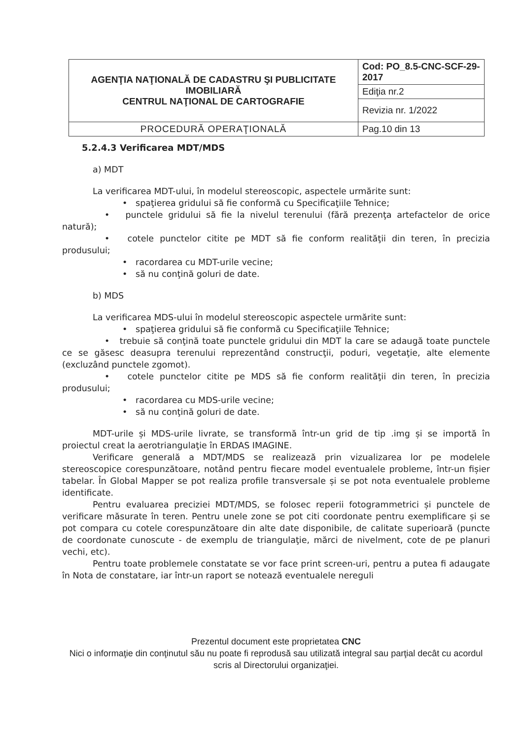| AGENŢIA NAŢIONALĂ DE CADASTRU ŞI PUBLICITATE IMOBILIARĂ CENTRUL NAŢIONAL DE CARTOGRAFIE | Cod: PO_8.5-CNC-SCF-29-2017 |
| | Ediţia nr.2 |
| | Revizia nr. 1/2022 |
| PROCEDURĂ OPERAŢIONALĂ | Pag.10 din 13 |
5.2.4.3 Verificarea MDT/MDS
a) MDT
La verificarea MDT-ului, în modelul stereoscopic, aspectele urmărite sunt:
• spaţierea gridului să fie conformă cu Specificaţiile Tehnice;
• punctele gridului să fie la nivelul terenului (fără prezenţa artefactelor de orice natură);
• cotele punctelor citite pe MDT să fie conform realităţii din teren, în precizia produsului;
• racordarea cu MDT-urile vecine;
• să nu conţină goluri de date.
b) MDS
La verificarea MDS-ului în modelul stereoscopic aspectele urmărite sunt:
• spaţierea gridului să fie conformă cu Specificaţiile Tehnice;
• trebuie să conţină toate punctele gridului din MDT la care se adaugă toate punctele ce se găsesc deasupra terenului reprezentând construcţii, poduri, vegetaţie, alte elemente (excluzând punctele zgomot).
• cotele punctelor citite pe MDS să fie conform realităţii din teren, în precizia produsului;
• racordarea cu MDS-urile vecine;
• să nu conţină goluri de date.
MDT-urile și MDS-urile livrate, se transformă într-un grid de tip .img și se importă în proiectul creat la aerotriangulaţie în ERDAS IMAGINE.
Verificare generală a MDT/MDS se realizează prin vizualizarea lor pe modelele stereoscopice corespunzătoare, notând pentru fiecare model eventualele probleme, într-un fișier tabelar. În Global Mapper se pot realiza profile transversale și se pot nota eventualele probleme identificate.
Pentru evaluarea preciziei MDT/MDS, se folosec reperii fotogrammetrici și punctele de verificare măsurate în teren. Pentru unele zone se pot citi coordonate pentru exemplificare și se pot compara cu cotele corespunzătoare din alte date disponibile, de calitate superioară (puncte de coordonate cunoscute - de exemplu de triangulaţie, mărci de nivelment, cote de pe planuri vechi, etc).
Pentru toate problemele constatate se vor face print screen-uri, pentru a putea fi adaugate în Nota de constatare, iar într-un raport se notează eventualele nereguli
Prezentul document este proprietatea CNC
Nici o informaţie din conţinutul său nu poate fi reprodusă sau utilizată integral sau parţial decât cu acordul scris al Directorului organizaţiei.